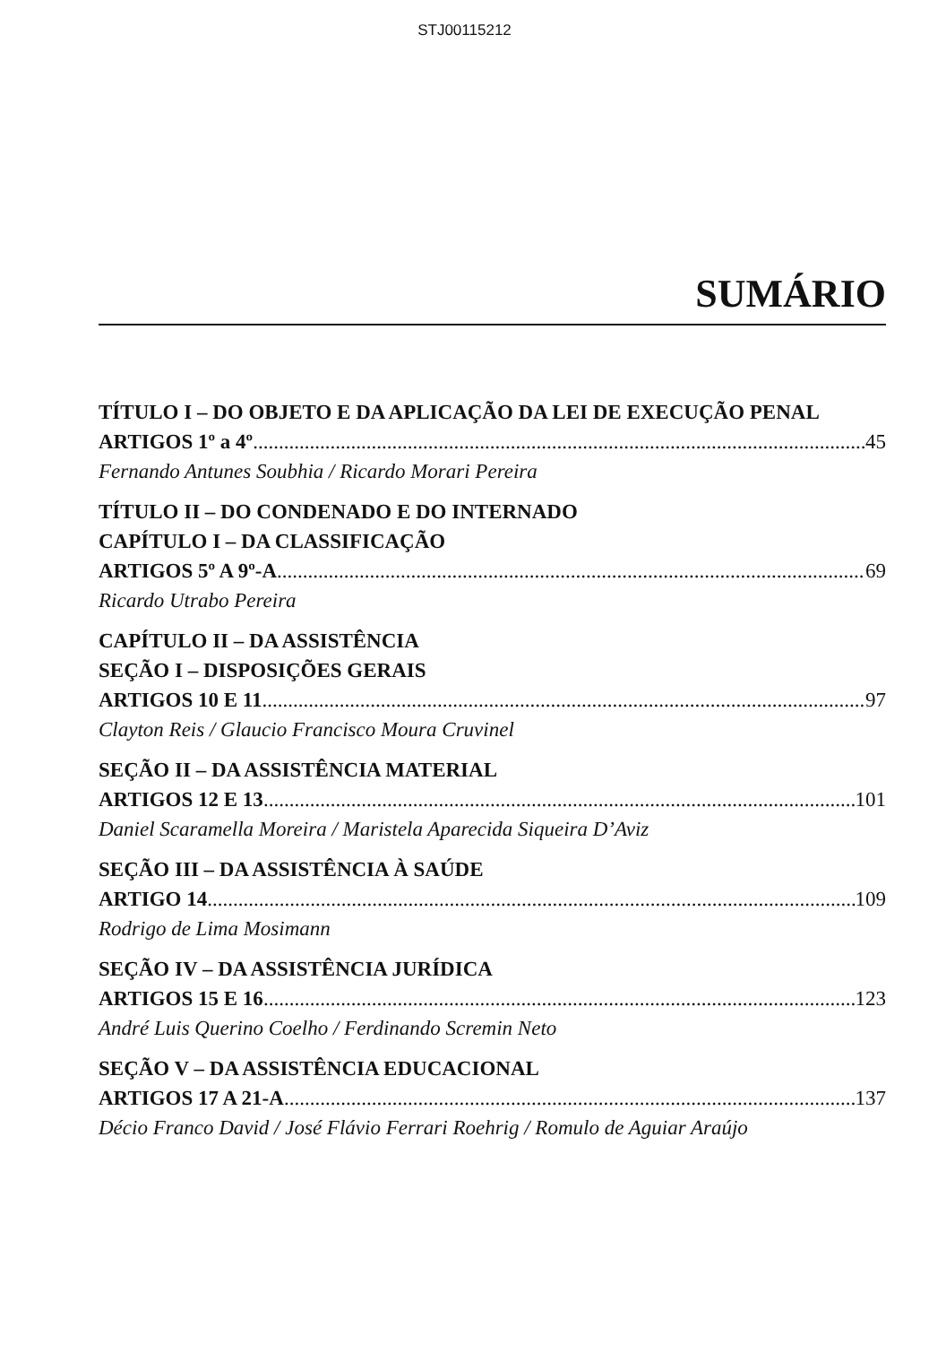STJ00115212
SUMÁRIO
TÍTULO I – DO OBJETO E DA APLICAÇÃO DA LEI DE EXECUÇÃO PENAL
ARTIGOS 1º a 4º 45
Fernando Antunes Soubhia / Ricardo Morari Pereira
TÍTULO II – DO CONDENADO E DO INTERNADO
CAPÍTULO I – DA CLASSIFICAÇÃO
ARTIGOS 5º A 9º-A 69
Ricardo Utrabo Pereira
CAPÍTULO II – DA ASSISTÊNCIA
SEÇÃO I – DISPOSIÇÕES GERAIS
ARTIGOS 10 E 11 97
Clayton Reis / Glaucio Francisco Moura Cruvinel
SEÇÃO II – DA ASSISTÊNCIA MATERIAL
ARTIGOS 12 E 13 101
Daniel Scaramella Moreira / Maristela Aparecida Siqueira D’Aviz
SEÇÃO III – DA ASSISTÊNCIA À SAÚDE
ARTIGO 14 109
Rodrigo de Lima Mosimann
SEÇÃO IV – DA ASSISTÊNCIA JURÍDICA
ARTIGOS 15 E 16 123
André Luis Querino Coelho / Ferdinando Scremin Neto
SEÇÃO V – DA ASSISTÊNCIA EDUCACIONAL
ARTIGOS 17 A 21-A 137
Décio Franco David / José Flávio Ferrari Roehrig / Romulo de Aguiar Araújo